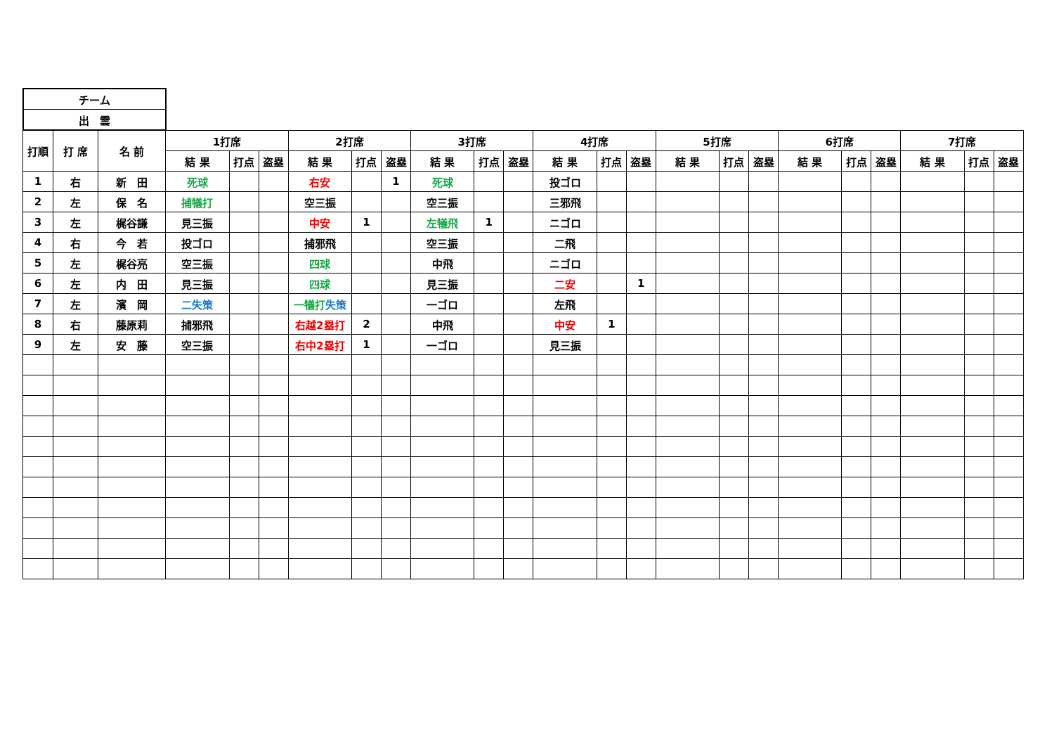| チーム |
| 出 雲 |
| 打順 | 打 席 | 名 前 | 1打席 | | | 2打席 | | | 3打席 | | | 4打席 | | | 5打席 | | | 6打席 | | | 7打席 | | |
| --- | --- | --- | --- | --- | --- | --- | --- | --- | --- | --- | --- | --- | --- | --- | --- | --- | --- | --- | --- | --- | --- | --- | --- |
| | | | 結 果 | 打点 | 盗塁 | 結 果 | 打点 | 盗塁 | 結 果 | 打点 | 盗塁 | 結 果 | 打点 | 盗塁 | 結 果 | 打点 | 盗塁 | 結 果 | 打点 | 盗塁 | 結 果 | 打点 | 盗塁 |
| 1 | 右 | 新 田 | 死球 | | | 右安 | | 1 | 死球 | | | 投ゴロ | | | | | | | | | | | |
| 2 | 左 | 保 名 | 捕犠打 | | | 空三振 | | | 空三振 | | | 三邪飛 | | | | | | | | | | | |
| 3 | 左 | 梶谷謙 | 見三振 | | | 中安 | 1 | | 左犠飛 | 1 | | ニゴロ | | | | | | | | | | | |
| 4 | 右 | 今 若 | 投ゴロ | | | 捕邪飛 | | | 空三振 | | | 二飛 | | | | | | | | | | | |
| 5 | 左 | 梶谷亮 | 空三振 | | | 四球 | | | 中飛 | | | ニゴロ | | | | | | | | | | | |
| 6 | 左 | 内 田 | 見三振 | | | 四球 | | | 見三振 | | | 二安 | | 1 | | | | | | | | | |
| 7 | 左 | 濱 岡 | 二失策 | | | 一犠打 失策 | | | 一ゴロ | | | 左飛 | | | | | | | | | | | |
| 8 | 右 | 藤原莉 | 捕邪飛 | | | 右越2塁打 | 2 | | 中飛 | | | 中安 | 1 | | | | | | | | | | |
| 9 | 左 | 安 藤 | 空三振 | | | 右中2塁打 | 1 | | 一ゴロ | | | 見三振 | | | | | | | | | | | |